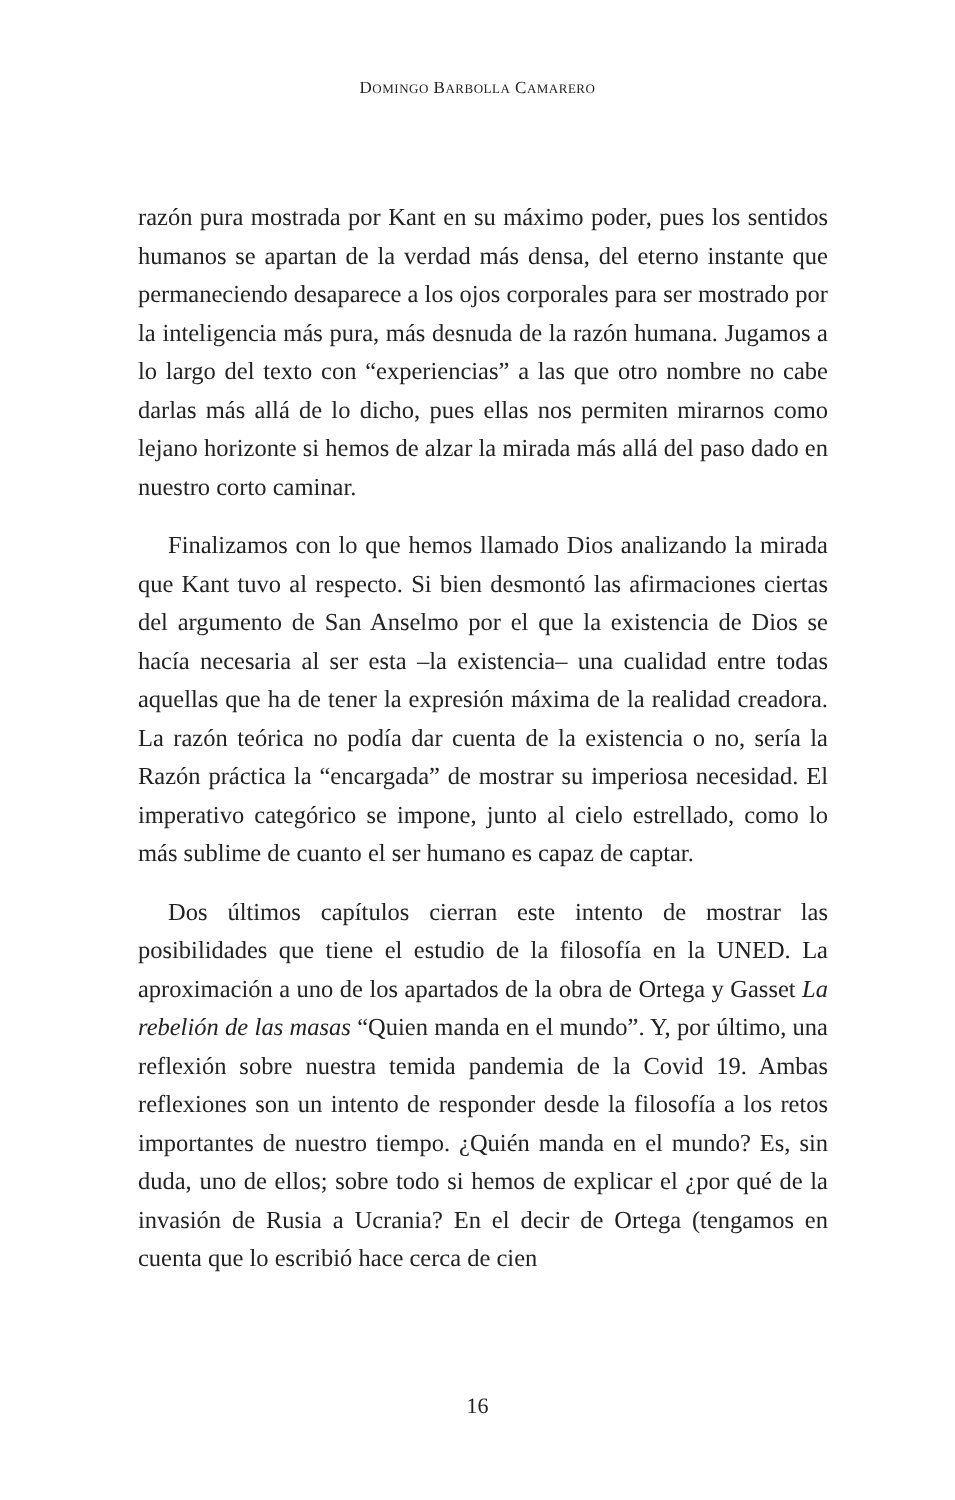DOMINGO BARBOLLA CAMARERO
razón pura mostrada por Kant en su máximo poder, pues los sentidos humanos se apartan de la verdad más densa, del eterno instante que permaneciendo desaparece a los ojos corporales para ser mostrado por la inteligencia más pura, más desnuda de la razón humana. Jugamos a lo largo del texto con “experiencias” a las que otro nombre no cabe darlas más allá de lo dicho, pues ellas nos permiten mirarnos como lejano horizonte si hemos de alzar la mirada más allá del paso dado en nuestro corto caminar.
Finalizamos con lo que hemos llamado Dios analizando la mirada que Kant tuvo al respecto. Si bien desmontó las afirmaciones ciertas del argumento de San Anselmo por el que la existencia de Dios se hacía necesaria al ser esta –la existencia– una cualidad entre todas aquellas que ha de tener la expresión máxima de la realidad creadora. La razón teórica no podía dar cuenta de la existencia o no, sería la Razón práctica la “encargada” de mostrar su imperiosa necesidad. El imperativo categórico se impone, junto al cielo estrellado, como lo más sublime de cuanto el ser humano es capaz de captar.
Dos últimos capítulos cierran este intento de mostrar las posibilidades que tiene el estudio de la filosofía en la UNED. La aproximación a uno de los apartados de la obra de Ortega y Gasset La rebelión de las masas “Quien manda en el mundo”. Y, por último, una reflexión sobre nuestra temida pandemia de la Covid 19. Ambas reflexiones son un intento de responder desde la filosofía a los retos importantes de nuestro tiempo. ¿Quién manda en el mundo? Es, sin duda, uno de ellos; sobre todo si hemos de explicar el ¿por qué de la invasión de Rusia a Ucrania? En el decir de Ortega (tengamos en cuenta que lo escribió hace cerca de cien
16